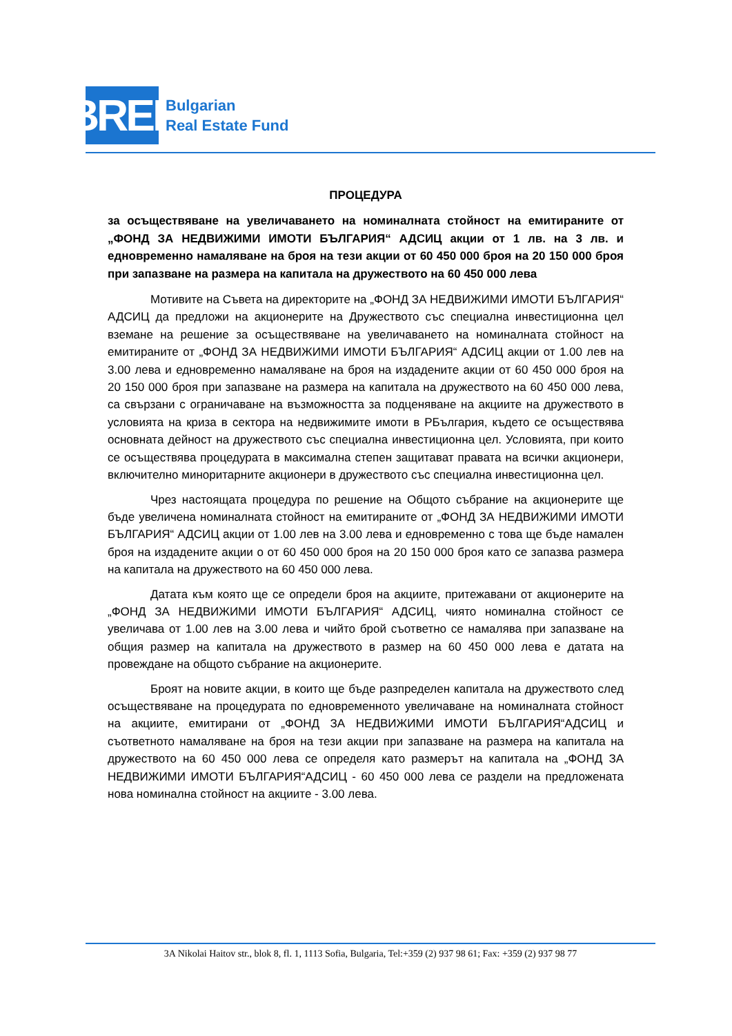BREF
Bulgarian
Real Estate Fund
ПРОЦЕДУРА
за осъществяване на увеличаването на номиналната стойност на емитираните от „ФОНД ЗА НЕДВИЖИМИ ИМОТИ БЪЛГАРИЯ“ АДСИЦ акции от 1 лв. на 3 лв. и едновременно намаляване на броя на тези акции от 60 450 000 броя на 20 150 000 броя при запазване на размера на капитала на дружеството на 60 450 000 лева
Мотивите на Съвета на директорите на „ФОНД ЗА НЕДВИЖИМИ ИМОТИ БЪЛГАРИЯ“ АДСИЦ да предложи на акционерите на Дружеството със специална инвестиционна цел вземане на решение за осъществяване на увеличаването на номиналната стойност на емитираните от „ФОНД ЗА НЕДВИЖИМИ ИМОТИ БЪЛГАРИЯ“ АДСИЦ акции от 1.00 лев на 3.00 лева и едновременно намаляване на броя на издадените акции от 60 450 000 броя на 20 150 000 броя при запазване на размера на капитала на дружеството на 60 450 000 лева, са свързани с ограничаване на възможността за подценяване на акциите на дружеството в условията на криза в сектора на недвижимите имоти в РБългария, където се осъществява основната дейност на дружеството със специална инвестиционна цел. Условията, при които се осъществява процедурата в максимална степен защитават правата на всички акционери, включително миноритарните акционери в дружеството със специална инвестиционна цел.
Чрез настоящата процедура по решение на Общото събрание на акционерите ще бъде увеличена номиналната стойност на емитираните от „ФОНД ЗА НЕДВИЖИМИ ИМОТИ БЪЛГАРИЯ“ АДСИЦ акции от 1.00 лев на 3.00 лева и едновременно с това ще бъде намален броя на издадените акции о от 60 450 000 броя на 20 150 000 броя като се запазва размера на капитала на дружеството на 60 450 000 лева.
Датата към която ще се определи броя на акциите, притежавани от акционерите на „ФОНД ЗА НЕДВИЖИМИ ИМОТИ БЪЛГАРИЯ“ АДСИЦ, чиято номинална стойност се увеличава от 1.00 лев на 3.00 лева и чийто брой съответно се намалява при запазване на общия размер на капитала на дружеството в размер на 60 450 000 лева е датата на провеждане на общото събрание на акционерите.
Броят на новите акции, в които ще бъде разпределен капитала на дружеството след осъществяване на процедурата по едновременното увеличаване на номиналната стойност на акциите, емитирани от „ФОНД ЗА НЕДВИЖИМИ ИМОТИ БЪЛГАРИЯ“АДСИЦ и съответното намаляване на броя на тези акции при запазване на размера на капитала на дружеството на 60 450 000 лева се определя като размерът на капитала на „ФОНД ЗА НЕДВИЖИМИ ИМОТИ БЪЛГАРИЯ“АДСИЦ - 60 450 000 лева се раздели на предложената нова номинална стойност на акциите - 3.00 лева.
3A Nikolai Haitov str., blok 8, fl. 1, 1113 Sofia, Bulgaria, Tel:+359 (2) 937 98 61; Fax: +359 (2) 937 98 77